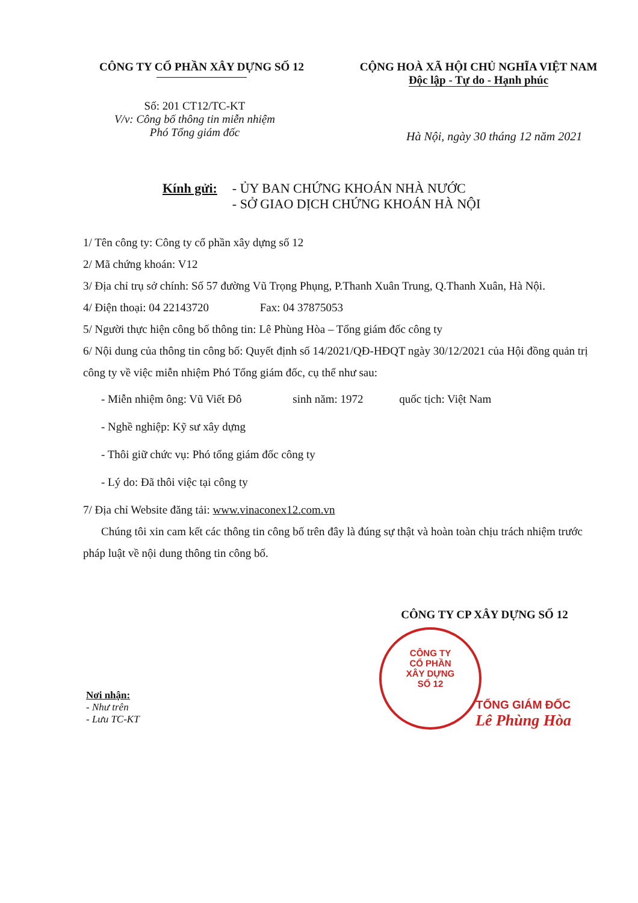CÔNG TY CỔ PHẦN XÂY DỰNG SỐ 12 CỘNG HOÀ XÃ HỘI CHỦ NGHĨA VIỆT NAM
Độc lập - Tự do - Hạnh phúc
Số: 201 CT12/TC-KT
V/v: Công bố thông tin miễn nhiệm
Phó Tổng giám đốc
Hà Nội, ngày 30 tháng 12 năm 2021
Kính gửi: - ỦY BAN CHỨNG KHOÁN NHÀ NƯỚC
- SỞ GIAO DỊCH CHỨNG KHOÁN HÀ NỘI
1/ Tên công ty: Công ty cổ phần xây dựng số 12
2/ Mã chứng khoán: V12
3/ Địa chỉ trụ sở chính: Số 57 đường Vũ Trọng Phụng, P.Thanh Xuân Trung, Q.Thanh Xuân, Hà Nội.
4/ Điện thoại: 04 22143720 Fax: 04 37875053
5/ Người thực hiện công bố thông tin: Lê Phùng Hòa – Tổng giám đốc công ty
6/ Nội dung của thông tin công bố: Quyết định số 14/2021/QĐ-HĐQT ngày 30/12/2021 của Hội đồng quản trị công ty về việc miễn nhiệm Phó Tổng giám đốc, cụ thể như sau:
- Miễn nhiệm ông: Vũ Viết Đô sinh năm: 1972 quốc tịch: Việt Nam
- Nghề nghiệp: Kỹ sư xây dựng
- Thôi giữ chức vụ: Phó tổng giám đốc công ty
- Lý do: Đã thôi việc tại công ty
7/ Địa chỉ Website đăng tải: www.vinaconex12.com.vn
Chúng tôi xin cam kết các thông tin công bố trên đây là đúng sự thật và hoàn toàn chịu trách nhiệm trước pháp luật về nội dung thông tin công bố.
CÔNG TY CP XÂY DỰNG SỐ 12
CÔNG TY
CỔ PHẦN
XÂY DỰNG
SỐ 12
TỔNG GIÁM ĐỐC
Lê Phùng Hòa
Nơi nhận:
- Như trên
- Lưu TC-KT